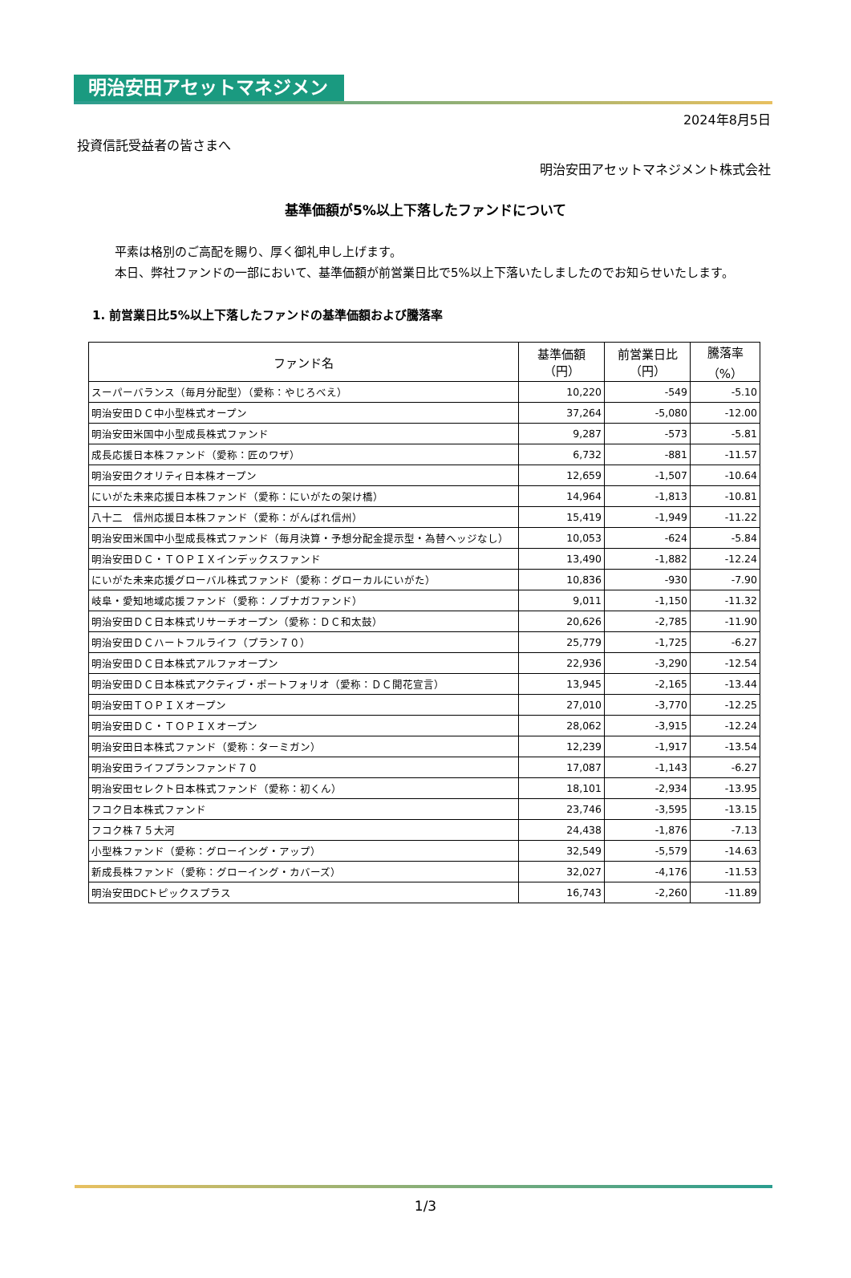明治安田アセットマネジメント
2024年8月5日
投資信託受益者の皆さまへ
明治安田アセットマネジメント株式会社
基準価額が5%以上下落したファンドについて
平素は格別のご高配を賜り、厚く御礼申し上げます。
本日、弊社ファンドの一部において、基準価額が前営業日比で5%以上下落いたしましたのでお知らせいたします。
1. 前営業日比5%以上下落したファンドの基準価額および騰落率
| ファンド名 | 基準価額 （円） | 前営業日比 （円） | 騰落率 （%） |
| --- | --- | --- | --- |
| スーパーバランス（毎月分配型）（愛称：やじろべえ） | 10,220 | -549 | -5.10 |
| 明治安田ＤＣ中小型株式オープン | 37,264 | -5,080 | -12.00 |
| 明治安田米国中小型成長株式ファンド | 9,287 | -573 | -5.81 |
| 成長応援日本株ファンド（愛称：匠のワザ） | 6,732 | -881 | -11.57 |
| 明治安田クオリティ日本株オープン | 12,659 | -1,507 | -10.64 |
| にいがた未来応援日本株ファンド（愛称：にいがたの架け橋） | 14,964 | -1,813 | -10.81 |
| 八十二 信州応援日本株ファンド（愛称：がんばれ信州） | 15,419 | -1,949 | -11.22 |
| 明治安田米国中小型成長株式ファンド（毎月決算・予想分配金提示型・為替ヘッジなし） | 10,053 | -624 | -5.84 |
| 明治安田ＤＣ・ＴＯＰＩＸインデックスファンド | 13,490 | -1,882 | -12.24 |
| にいがた未来応援グローバル株式ファンド（愛称：グローカルにいがた） | 10,836 | -930 | -7.90 |
| 岐阜・愛知地域応援ファンド（愛称：ノブナガファンド） | 9,011 | -1,150 | -11.32 |
| 明治安田ＤＣ日本株式リサーチオープン（愛称：ＤＣ和太鼓） | 20,626 | -2,785 | -11.90 |
| 明治安田ＤＣハートフルライフ（プラン７０） | 25,779 | -1,725 | -6.27 |
| 明治安田ＤＣ日本株式アルファオープン | 22,936 | -3,290 | -12.54 |
| 明治安田ＤＣ日本株式アクティブ・ポートフォリオ（愛称：ＤＣ開花宣言） | 13,945 | -2,165 | -13.44 |
| 明治安田ＴＯＰＩＸオープン | 27,010 | -3,770 | -12.25 |
| 明治安田ＤＣ・ＴＯＰＩＸオープン | 28,062 | -3,915 | -12.24 |
| 明治安田日本株式ファンド（愛称：ターミガン） | 12,239 | -1,917 | -13.54 |
| 明治安田ライフプランファンド７０ | 17,087 | -1,143 | -6.27 |
| 明治安田セレクト日本株式ファンド（愛称：初くん） | 18,101 | -2,934 | -13.95 |
| フコク日本株式ファンド | 23,746 | -3,595 | -13.15 |
| フコク株７５大河 | 24,438 | -1,876 | -7.13 |
| 小型株ファンド（愛称：グローイング・アップ） | 32,549 | -5,579 | -14.63 |
| 新成長株ファンド（愛称：グローイング・カバーズ） | 32,027 | -4,176 | -11.53 |
| 明治安田DCトピックスプラス | 16,743 | -2,260 | -11.89 |
1/3